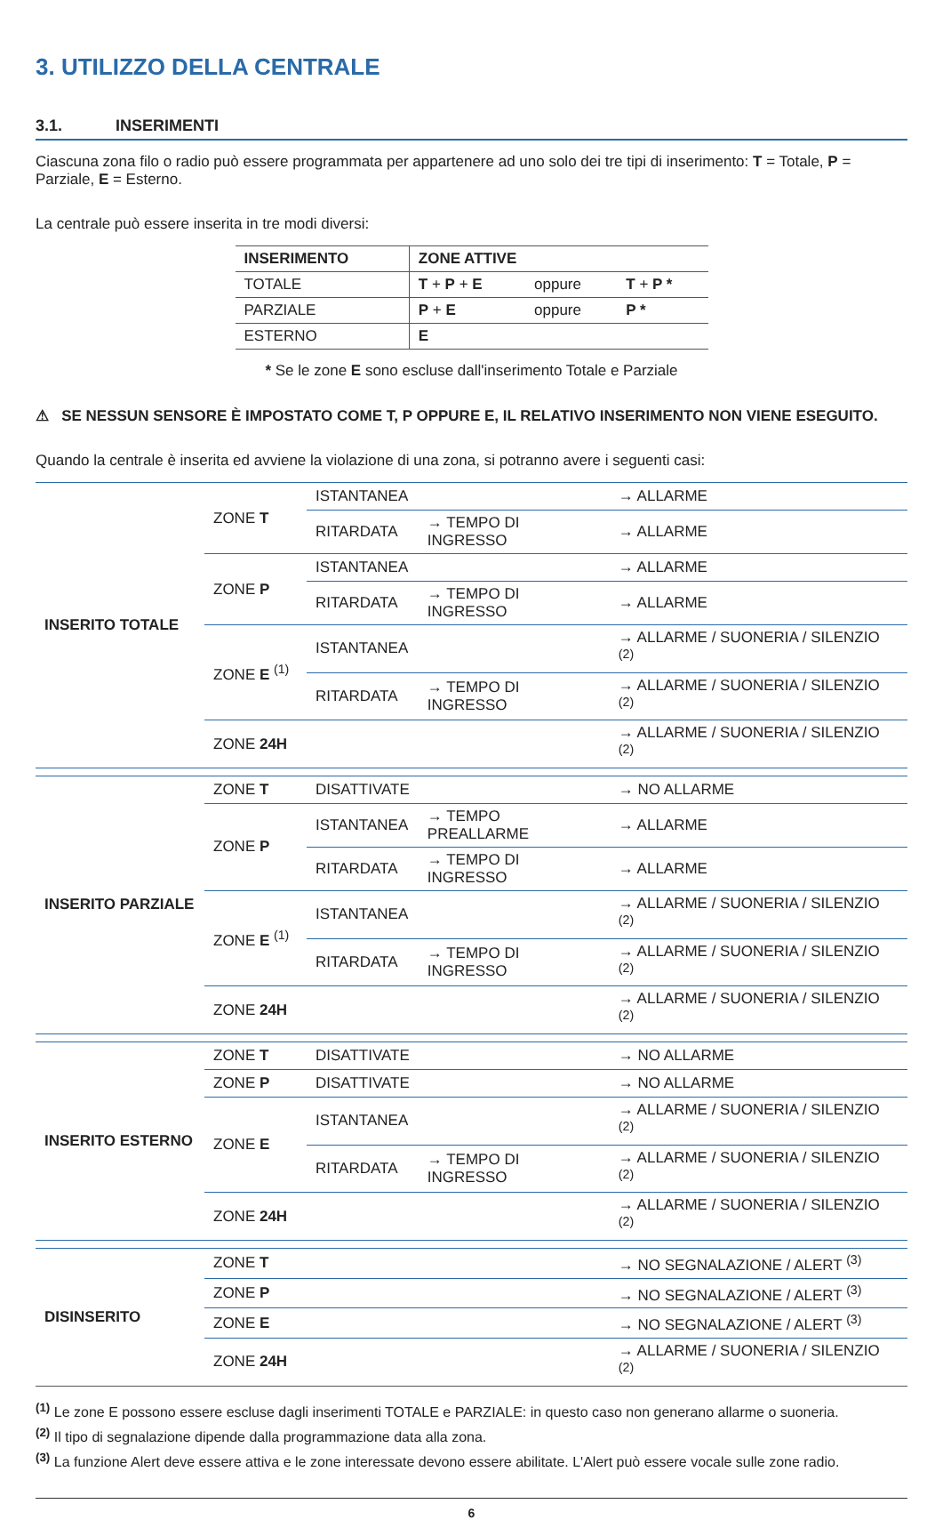3. UTILIZZO DELLA CENTRALE
3.1. INSERIMENTI
Ciascuna zona filo o radio può essere programmata per appartenere ad uno solo dei tre tipi di inserimento: T = Totale, P = Parziale, E = Esterno.
La centrale può essere inserita in tre modi diversi:
| INSERIMENTO | ZONE ATTIVE | | |
| --- | --- | --- | --- |
| TOTALE | T + P + E | oppure | T + P * |
| PARZIALE | P + E | oppure | P * |
| ESTERNO | E | | |
* Se le zone E sono escluse dall'inserimento Totale e Parziale
⚠ SE NESSUN SENSORE È IMPOSTATO COME T, P OPPURE E, IL RELATIVO INSERIMENTO NON VIENE ESEGUITO.
Quando la centrale è inserita ed avviene la violazione di una zona, si potranno avere i seguenti casi:
| INSERITO TOTALE | ZONE T | ISTANTANEA | | → ALLARME |
| | | RITARDATA | → TEMPO DI INGRESSO | → ALLARME |
| | ZONE P | ISTANTANEA | | → ALLARME |
| | | RITARDATA | → TEMPO DI INGRESSO | → ALLARME |
| | ZONE E <sup>(1)</sup> | ISTANTANEA | | → ALLARME / SUONERIA / SILENZIO <sup>(2)</sup> |
| | | RITARDATA | → TEMPO DI INGRESSO | → ALLARME / SUONERIA / SILENZIO <sup>(2)</sup> |
| | ZONE 24H | | | → ALLARME / SUONERIA / SILENZIO <sup>(2)</sup> |
| INSERITO PARZIALE | ZONE T | DISATTIVATE | | → NO ALLARME |
| | ZONE P | ISTANTANEA | → TEMPO PREALLARME | → ALLARME |
| | | RITARDATA | → TEMPO DI INGRESSO | → ALLARME |
| | ZONE E <sup>(1)</sup> | ISTANTANEA | | → ALLARME / SUONERIA / SILENZIO <sup>(2)</sup> |
| | | RITARDATA | → TEMPO DI INGRESSO | → ALLARME / SUONERIA / SILENZIO <sup>(2)</sup> |
| | ZONE 24H | | | → ALLARME / SUONERIA / SILENZIO <sup>(2)</sup> |
| INSERITO ESTERNO | ZONE T | DISATTIVATE | | → NO ALLARME |
| | ZONE P | DISATTIVATE | | → NO ALLARME |
| | ZONE E | ISTANTANEA | | → ALLARME / SUONERIA / SILENZIO <sup>(2)</sup> |
| | | RITARDATA | → TEMPO DI INGRESSO | → ALLARME / SUONERIA / SILENZIO <sup>(2)</sup> |
| | ZONE 24H | | | → ALLARME / SUONERIA / SILENZIO <sup>(2)</sup> |
| DISINSERITO | ZONE T | | | → NO SEGNALAZIONE / ALERT <sup>(3)</sup> |
| | ZONE P | | | → NO SEGNALAZIONE / ALERT <sup>(3)</sup> |
| | ZONE E | | | → NO SEGNALAZIONE / ALERT <sup>(3)</sup> |
| | ZONE 24H | | | → ALLARME / SUONERIA / SILENZIO <sup>(2)</sup> |
<sup>(1)</sup> Le zone E possono essere escluse dagli inserimenti TOTALE e PARZIALE: in questo caso non generano allarme o suoneria.
<sup>(2)</sup> Il tipo di segnalazione dipende dalla programmazione data alla zona.
<sup>(3)</sup> La funzione Alert deve essere attiva e le zone interessate devono essere abilitate. L'Alert può essere vocale sulle zone radio.
6